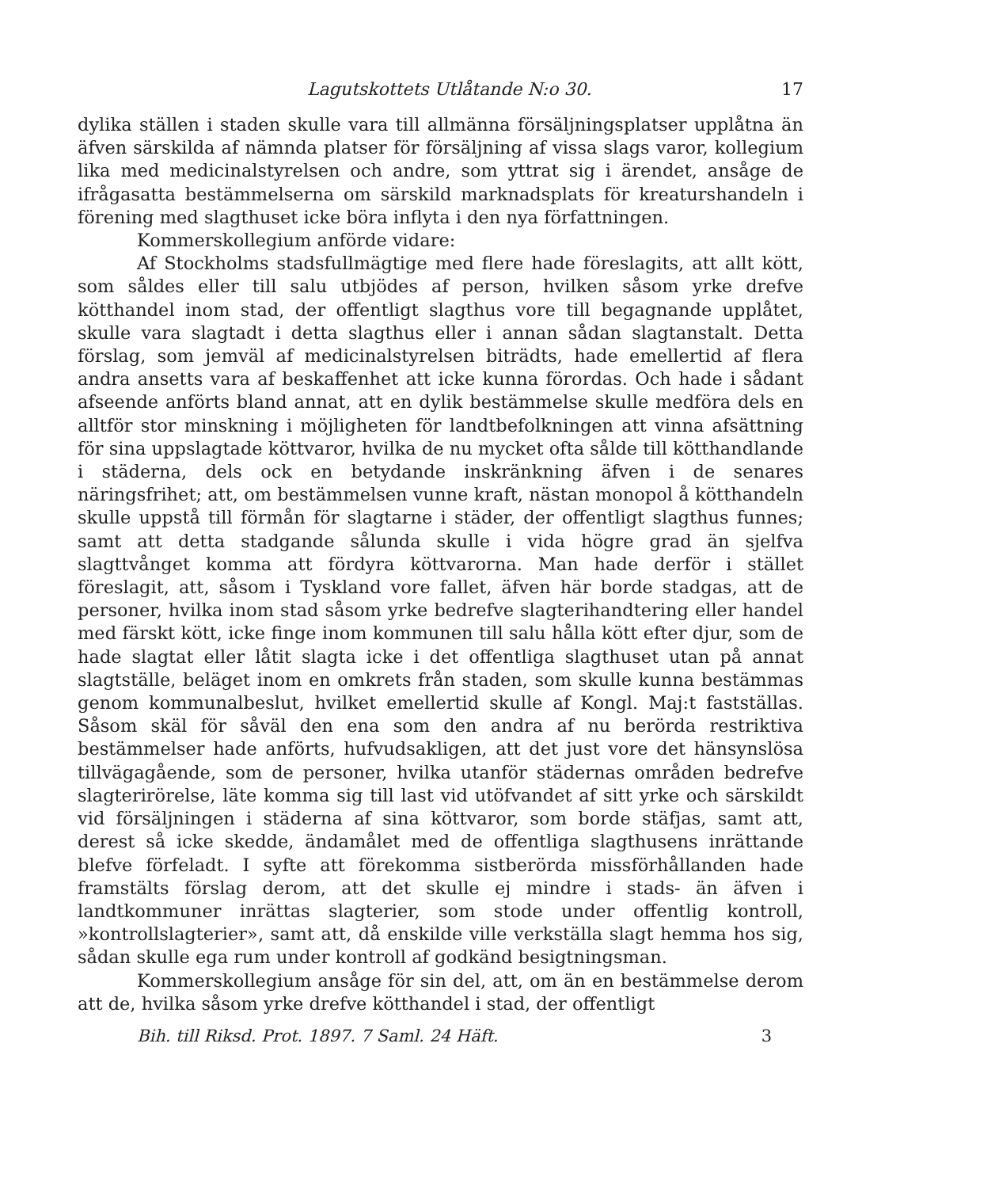Lagutskottets Utlåtande N:o 30. 17
dylika ställen i staden skulle vara till allmänna försäljningsplatser upplåtna än äfven särskilda af nämnda platser för försäljning af vissa slags varor, kollegium lika med medicinalstyrelsen och andre, som yttrat sig i ärendet, ansåge de ifrågasatta bestämmelserna om särskild marknadsplats för kreaturshandeln i förening med slagthuset icke böra inflyta i den nya författningen.
Kommerskollegium anförde vidare:
Af Stockholms stadsfullmägtige med flere hade föreslagits, att allt kött, som såldes eller till salu utbjödes af person, hvilken såsom yrke drefve kötthandel inom stad, der offentligt slagthus vore till begagnande upplåtet, skulle vara slagtadt i detta slagthus eller i annan sådan slagtanstalt. Detta förslag, som jemväl af medicinalstyrelsen biträdts, hade emellertid af flera andra ansetts vara af beskaffenhet att icke kunna förordas. Och hade i sådant afseende anförts bland annat, att en dylik bestämmelse skulle medföra dels en alltför stor minskning i möjligheten för landtbefolkningen att vinna afsättning för sina uppslagtade köttvaror, hvilka de nu mycket ofta sålde till kötthandlande i städerna, dels ock en betydande inskränkning äfven i de senares näringsfrihet; att, om bestämmelsen vunne kraft, nästan monopol å kötthandeln skulle uppstå till förmån för slagtarne i städer, der offentligt slagthus funnes; samt att detta stadgande sålunda skulle i vida högre grad än sjelfva slagttvånget komma att fördyra köttvarorna. Man hade derför i stället föreslagit, att, såsom i Tyskland vore fallet, äfven här borde stadgas, att de personer, hvilka inom stad såsom yrke bedrefve slagterihandtering eller handel med färskt kött, icke finge inom kommunen till salu hålla kött efter djur, som de hade slagtat eller låtit slagta icke i det offentliga slagthuset utan på annat slagtställe, beläget inom en omkrets från staden, som skulle kunna bestämmas genom kommunalbeslut, hvilket emellertid skulle af Kongl. Maj:t fastställas. Såsom skäl för såväl den ena som den andra af nu berörda restriktiva bestämmelser hade anförts, hufvudsakligen, att det just vore det hänsynslösa tillvägagående, som de personer, hvilka utanför städernas områden bedrefve slagterirörelse, läte komma sig till last vid utöfvandet af sitt yrke och särskildt vid försäljningen i städerna af sina köttvaror, som borde stäfjas, samt att, derest så icke skedde, ändamålet med de offentliga slagthusens inrättande blefve förfeladt. I syfte att förekomma sistberörda missförhållanden hade framstälts förslag derom, att det skulle ej mindre i stads- än äfven i landtkommuner inrättas slagterier, som stode under offentlig kontroll, »kontrollslagterier», samt att, då enskilde ville verkställa slagt hemma hos sig, sådan skulle ega rum under kontroll af godkänd besigtningsman.
Kommerskollegium ansåge för sin del, att, om än en bestämmelse derom att de, hvilka såsom yrke drefve kötthandel i stad, der offentligt
Bih. till Riksd. Prot. 1897. 7 Saml. 24 Häft. 3